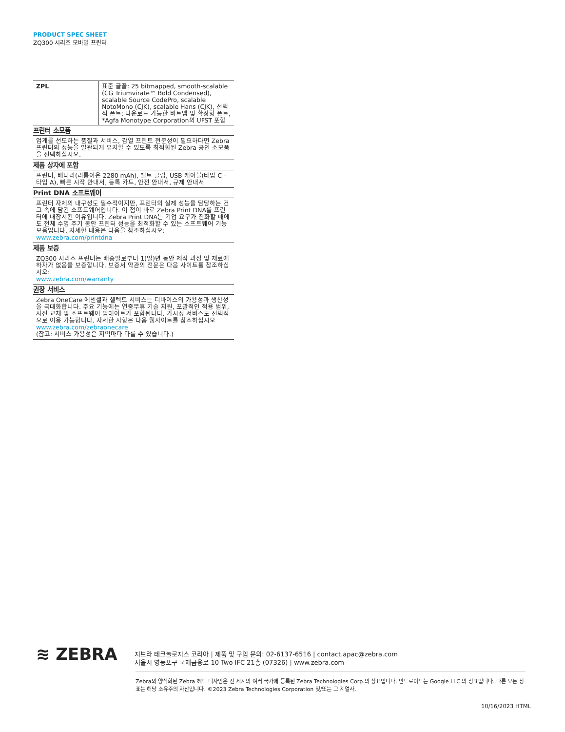PRODUCT SPEC SHEET
ZQ300 시리즈 모바일 프린터
| ZPL | 표준 글꼴: 25 bitmapped, smooth-scalable (CG Triumvirate™ Bold Condensed), scalable Source CodePro, scalable NotoMono (CJK), scalable Hans (CJK), 선택적 폰트: 다운로드 가능한 비트맵 및 확장형 폰트, *Agfa Monotype Corporation의 UFST 포함 |
프린터 소모품
업계를 선도하는 품질과 서비스, 감열 프린트 전문성이 필요하다면 Zebra 프린터의 성능을 일관되게 유지할 수 있도록 최적화된 Zebra 공인 소모품을 선택하십시오.
제품 상자에 포함
프린터, 배터리(리튬이온 2280 mAh), 벨트 클립, USB 케이블(타입 C - 타입 A), 빠른 시작 안내서, 등록 카드, 안전 안내서, 규제 안내서
Print DNA 소프트웨어
프린터 자체의 내구성도 필수적이지만, 프린터의 실제 성능을 담당하는 건 그 속에 담긴 소프트웨어입니다. 이 점이 바로 Zebra Print DNA를 프린터에 내장시킨 이유입니다. Zebra Print DNA는 기업 요구가 진화할 때에도 전체 수명 주기 동안 프린터 성능을 최적화할 수 있는 소프트웨어 기능 모음입니다. 자세한 내용은 다음을 참조하십시오:
www.zebra.com/printdna
제품 보증
ZQ300 시리즈 프린터는 배송일로부터 1(일)년 동안 제작 과정 및 재료에 하자가 없음을 보증합니다. 보증서 약관의 전문은 다음 사이트를 참조하십시오:
www.zebra.com/warranty
권장 서비스
Zebra OneCare 에센셜과 셀렉트 서비스는 디바이스의 가용성과 생산성을 극대화합니다. 주요 기능에는 연중무휴 기술 지원, 포괄적인 적용 범위, 사전 교체 및 소프트웨어 업데이트가 포함됩니다. 가시성 서비스도 선택적으로 이용 가능합니다. 자세한 사항은 다음 웹사이트를 참조하십시오
www.zebra.com/zebraonecare
(참고: 서비스 가용성은 지역마다 다를 수 있습니다.)
≋ ZEBRA
지브라 테크놀로지스 코리아 | 제품 및 구입 문의: 02-6137-6516 | contact.apac@zebra.com
서울시 영등포구 국제금융로 10 Two IFC 21층 (07326) | www.zebra.com
Zebra와 양식화된 Zebra 헤드 디자인은 전 세계의 여러 국가에 등록된 Zebra Technologies Corp.의 상표입니다. 안드로이드는 Google LLC.의 상표입니다. 다른 모든 상표는 해당 소유주의 자산입니다. ©2023 Zebra Technologies Corporation 및/또는 그 계열사.
10/16/2023 HTML